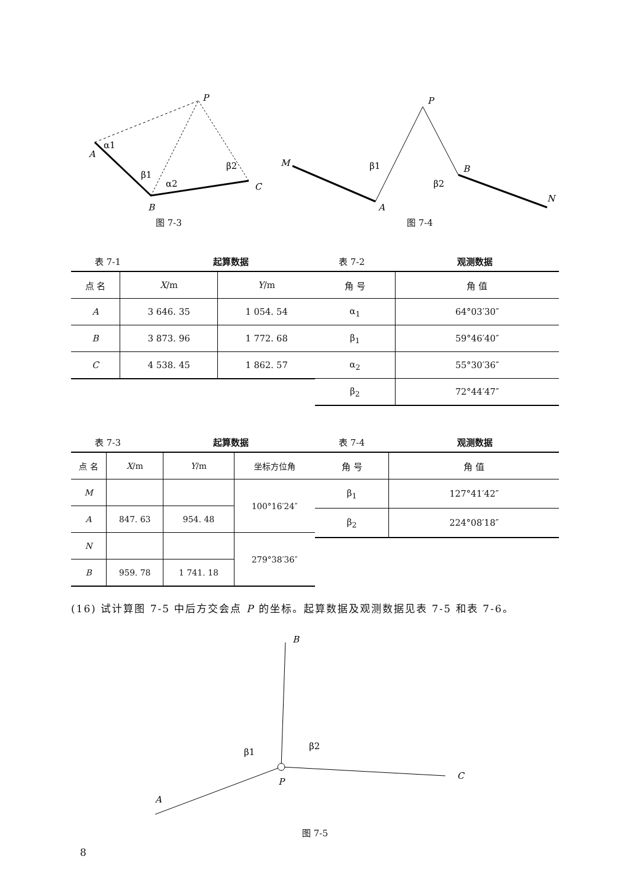P
A
B
C
α1
β1
α2
β2
图 7-3
M
P
A
B
N
β1
β2
图 7-4
表 7-1 起算数据
| 点 名 | X /m | Y /m |
| --- | --- | --- |
| A | 3 646. 35 | 1 054. 54 |
| B | 3 873. 96 | 1 772. 68 |
| C | 4 538. 45 | 1 862. 57 |
表 7-2 观测数据
| 角 号 | 角 值 |
| --- | --- |
| α<sub>1</sub> | 64°03′30″ |
| β<sub>1</sub> | 59°46′40″ |
| α<sub>2</sub> | 55°30′36″ |
| β<sub>2</sub> | 72°44′47″ |
表 7-3 起算数据
| 点 名 | X /m | Y /m | 坐标方位角 |
| --- | --- | --- | --- |
| M | | | 100°16′24″ |
| A | 847. 63 | 954. 48 | |
| N | | | 279°38′36″ |
| B | 959. 78 | 1 741. 18 | |
表 7-4 观测数据
| 角 号 | 角 值 |
| --- | --- |
| β<sub>1</sub> | 127°41′42″ |
| β<sub>2</sub> | 224°08′18″ |
(16) 试计算图 7-5 中后方交会点 P 的坐标。起算数据及观测数据见表 7-5 和表 7-6。
B
C
A
P
β1
β2
图 7-5
8